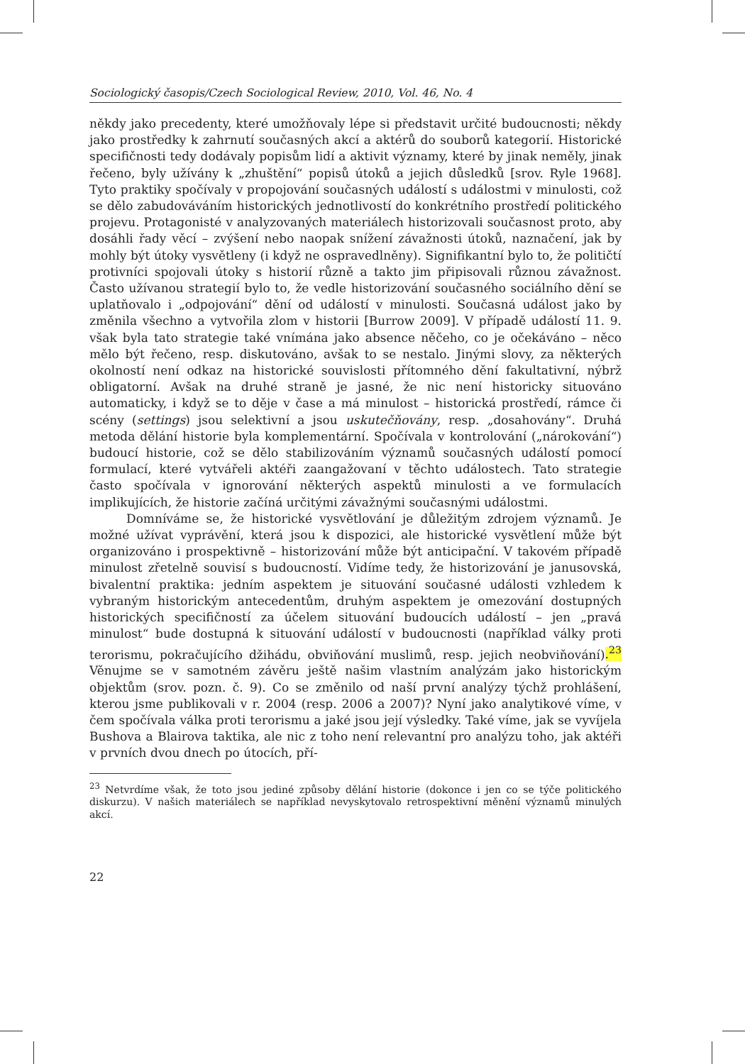Sociologický časopis/Czech Sociological Review, 2010, Vol. 46, No. 4
někdy jako precedenty, které umožňovaly lépe si představit určité budoucnosti; někdy jako prostředky k zahrnutí současných akcí a aktérů do souborů kategorií. Historické specifičnosti tedy dodávaly popisům lidí a aktivit významy, které by jinak neměly, jinak řečeno, byly užívány k „zhuštění“ popisů útoků a jejich důsledků [srov. Ryle 1968]. Tyto praktiky spočívaly v propojování současných událostí s událostmi v minulosti, což se dělo zabudováváním historických jednotlivostí do konkrétního prostředí politického projevu. Protagonisté v analyzovaných materiálech historizovali současnost proto, aby dosáhli řady věcí – zvýšení nebo naopak snížení závažnosti útoků, naznačení, jak by mohly být útoky vysvětleny (i když ne ospravedlněny). Signifikantní bylo to, že političtí protivníci spojovali útoky s historií různě a takto jim připisovali různou závažnost. Často užívanou strategií bylo to, že vedle historizování současného sociálního dění se uplatňovalo i „odpojování“ dění od událostí v minulosti. Současná událost jako by změnila všechno a vytvořila zlom v historii [Burrow 2009]. V případě událostí 11. 9. však byla tato strategie také vnímána jako absence něčeho, co je očekáváno – něco mělo být řečeno, resp. diskutováno, avšak to se nestalo. Jinými slovy, za některých okolností není odkaz na historické souvislosti přítomného dění fakultativní, nýbrž obligatorní. Avšak na druhé straně je jasné, že nic není historicky situováno automaticky, i když se to děje v čase a má minulost – historická prostředí, rámce či scény (settings) jsou selektivní a jsou uskutečňovány, resp. „dosahovány“. Druhá metoda dělání historie byla komplementární. Spočívala v kontrolování („nárokování“) budoucí historie, což se dělo stabilizováním významů současných událostí pomocí formulací, které vytvářeli aktéři zaangažovaní v těchto událostech. Tato strategie často spočívala v ignorování některých aspektů minulosti a ve formulacích implikujících, že historie začíná určitými závažnými současnými událostmi.
Domníváme se, že historické vysvětlování je důležitým zdrojem významů. Je možné užívat vyprávění, která jsou k dispozici, ale historické vysvětlení může být organizováno i prospektivně – historizování může být anticipační. V takovém případě minulost zřetelně souvisí s budoucností. Vidíme tedy, že historizování je janusovská, bivalentní praktika: jedním aspektem je situování současné události vzhledem k vybraným historickým antecedentům, druhým aspektem je omezování dostupných historických specifičností za účelem situování budoucích událostí – jen „pravá minulost“ bude dostupná k situování událostí v budoucnosti (například války proti terorismu, pokračujícího džihádu, obviňování muslimů, resp. jejich neobviňování).<sup>23</sup> Věnujme se v samotném závěru ještě našim vlastním analýzám jako historickým objektům (srov. pozn. č. 9). Co se změnilo od naší první analýzy týchž prohlášení, kterou jsme publikovali v r. 2004 (resp. 2006 a 2007)? Nyní jako analytikové víme, v čem spočívala válka proti terorismu a jaké jsou její výsledky. Také víme, jak se vyvíjela Bushova a Blairova taktika, ale nic z toho není relevantní pro analýzu toho, jak aktéři v prvních dvou dnech po útocích, pří-
<sup>23</sup> Netvrdíme však, že toto jsou jediné způsoby dělání historie (dokonce i jen co se týče politického diskurzu). V našich materiálech se například nevyskytovalo retrospektivní měnění významů minulých akcí.
22